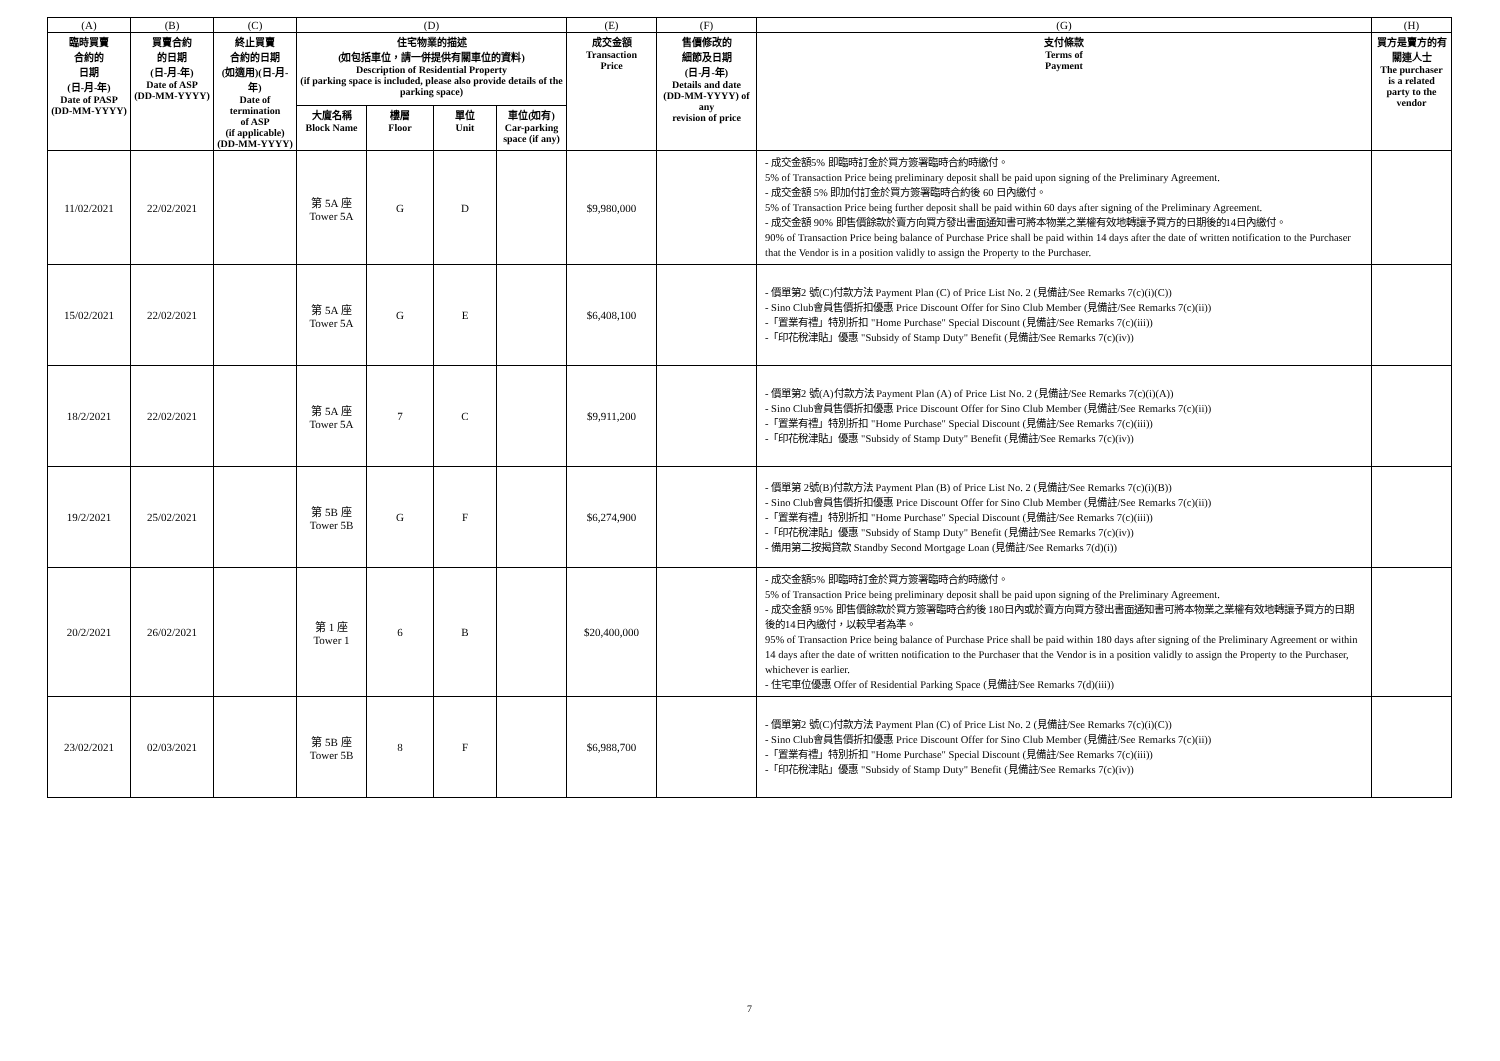| (A) | (B) | (C) | (D) | | | | (E) | (F) | (G) | (H) |
| 臨時買賣 合約的 日期 (日-月-年) Date of PASP (DD-MM-YYYY) | 買賣合約 的日期 (日-月-年) Date of ASP (DD-MM-YYYY) | 終止買賣 合約的日期 (如適用)(日-月-年) Date of termination of ASP (if applicable) (DD-MM-YYYY) | 住宅物業的描述 (如包括車位，請一併提供有關車位的資料) Description of Residential Property (if parking space is included, please also provide details of the parking space) | | | | 成交金額 Transaction Price | 售價修改的 細節及日期 (日-月-年) Details and date (DD-MM-YYYY) of any revision of price | 支付條款 Terms of Payment | 買方是賣方的有 關連人士 The purchaser is a related party to the vendor |
| | | | 大廈名稱 Block Name | 樓層 Floor | 單位 Unit | 車位(如有) Car-parking space (if any) | | | | |
| 11/02/2021 | 22/02/2021 | | 第 5A 座 Tower 5A | G | D | | $9,980,000 | | - 成交金額5% 即臨時訂金於買方簽署臨時合約時繳付。 5% of Transaction Price being preliminary deposit shall be paid upon signing of the Preliminary Agreement. - 成交金額 5% 即加付訂金於買方簽署臨時合約後 60 日內繳付。 5% of Transaction Price being further deposit shall be paid within 60 days after signing of the Preliminary Agreement. - 成交金額 90% 即售價餘款於賣方向買方發出書面通知書可將本物業之業權有效地轉讓予買方的日期後的14日內繳付。 90% of Transaction Price being balance of Purchase Price shall be paid within 14 days after the date of written notification to the Purchaser that the Vendor is in a position validly to assign the Property to the Purchaser. | |
| 15/02/2021 | 22/02/2021 | | 第 5A 座 Tower 5A | G | E | | $6,408,100 | | - 價單第2 號(C)付款方法 Payment Plan (C) of Price List No. 2 (見備註/See Remarks 7(c)(i)(C)) - Sino Club會員售價折扣優惠 Price Discount Offer for Sino Club Member (見備註/See Remarks 7(c)(ii)) -「置業有禮」特別折扣 "Home Purchase" Special Discount (見備註/See Remarks 7(c)(iii)) -「印花稅津貼」優惠 "Subsidy of Stamp Duty" Benefit (見備註/See Remarks 7(c)(iv)) | |
| 18/2/2021 | 22/02/2021 | | 第 5A 座 Tower 5A | 7 | C | | $9,911,200 | | - 價單第2 號(A)付款方法 Payment Plan (A) of Price List No. 2 (見備註/See Remarks 7(c)(i)(A)) - Sino Club會員售價折扣優惠 Price Discount Offer for Sino Club Member (見備註/See Remarks 7(c)(ii)) -「置業有禮」特別折扣 "Home Purchase" Special Discount (見備註/See Remarks 7(c)(iii)) -「印花稅津貼」優惠 "Subsidy of Stamp Duty" Benefit (見備註/See Remarks 7(c)(iv)) | |
| 19/2/2021 | 25/02/2021 | | 第 5B 座 Tower 5B | G | F | | $6,274,900 | | - 價單第 2號(B)付款方法 Payment Plan (B) of Price List No. 2 (見備註/See Remarks 7(c)(i)(B)) - Sino Club會員售價折扣優惠 Price Discount Offer for Sino Club Member (見備註/See Remarks 7(c)(ii)) -「置業有禮」特別折扣 "Home Purchase" Special Discount (見備註/See Remarks 7(c)(iii)) -「印花稅津貼」優惠 "Subsidy of Stamp Duty" Benefit (見備註/See Remarks 7(c)(iv)) - 備用第二按揭貸款 Standby Second Mortgage Loan (見備註/See Remarks 7(d)(i)) | |
| 20/2/2021 | 26/02/2021 | | 第 1 座 Tower 1 | 6 | B | | $20,400,000 | | - 成交金額5% 即臨時訂金於買方簽署臨時合約時繳付。 5% of Transaction Price being preliminary deposit shall be paid upon signing of the Preliminary Agreement. - 成交金額 95% 即售價餘款於買方簽署臨時合約後 180日內或於賣方向買方發出書面通知書可將本物業之業權有效地轉讓予買方的日期後的14日內繳付，以較早者為準。 95% of Transaction Price being balance of Purchase Price shall be paid within 180 days after signing of the Preliminary Agreement or within 14 days after the date of written notification to the Purchaser that the Vendor is in a position validly to assign the Property to the Purchaser, whichever is earlier. - 住宅車位優惠 Offer of Residential Parking Space (見備註/See Remarks 7(d)(iii)) | |
| 23/02/2021 | 02/03/2021 | | 第 5B 座 Tower 5B | 8 | F | | $6,988,700 | | - 價單第2 號(C)付款方法 Payment Plan (C) of Price List No. 2 (見備註/See Remarks 7(c)(i)(C)) - Sino Club會員售價折扣優惠 Price Discount Offer for Sino Club Member (見備註/See Remarks 7(c)(ii)) -「置業有禮」特別折扣 "Home Purchase" Special Discount (見備註/See Remarks 7(c)(iii)) -「印花稅津貼」優惠 "Subsidy of Stamp Duty" Benefit (見備註/See Remarks 7(c)(iv)) | |
7